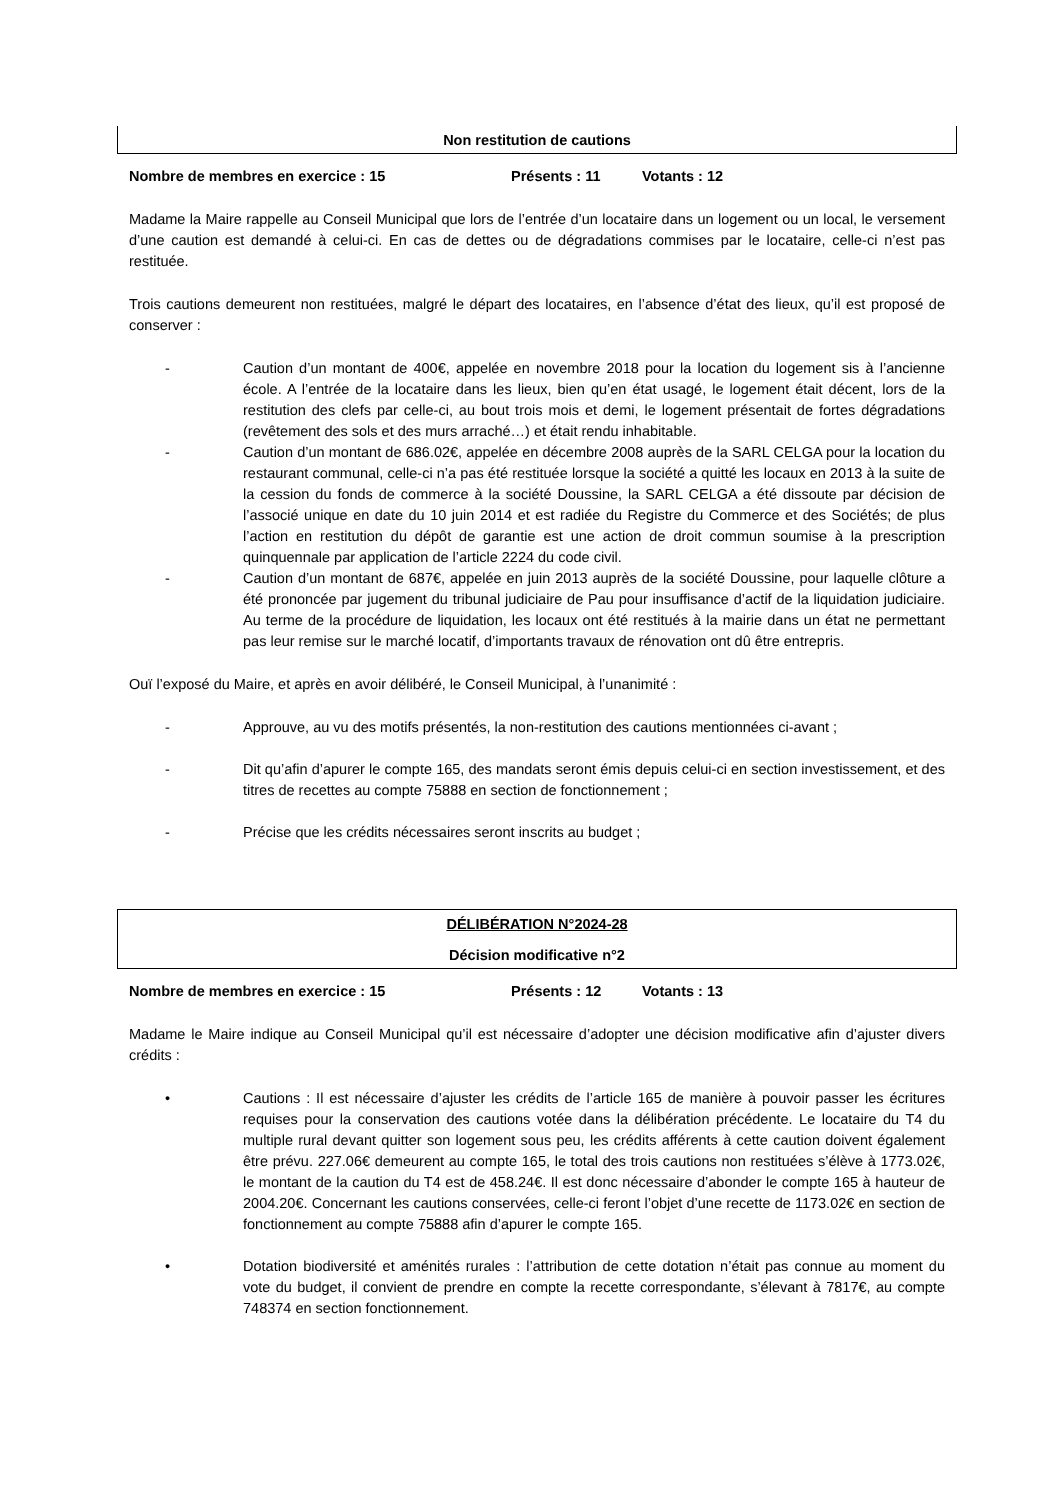Non restitution de cautions
Nombre de membres en exercice : 15 Présents : 11 Votants : 12
Madame la Maire rappelle au Conseil Municipal que lors de l’entrée d’un locataire dans un logement ou un local, le versement d’une caution est demandé à celui-ci. En cas de dettes ou de dégradations commises par le locataire, celle-ci n’est pas restituée.
Trois cautions demeurent non restituées, malgré le départ des locataires, en l’absence d’état des lieux, qu’il est proposé de conserver :
- Caution d’un montant de 400€, appelée en novembre 2018 pour la location du logement sis à l’ancienne école. A l’entrée de la locataire dans les lieux, bien qu’en état usagé, le logement était décent, lors de la restitution des clefs par celle-ci, au bout trois mois et demi, le logement présentait de fortes dégradations (revêtement des sols et des murs arraché…) et était rendu inhabitable.
- Caution d’un montant de 686.02€, appelée en décembre 2008 auprès de la SARL CELGA pour la location du restaurant communal, celle-ci n’a pas été restituée lorsque la société a quitté les locaux en 2013 à la suite de la cession du fonds de commerce à la société Doussine, la SARL CELGA a été dissoute par décision de l’associé unique en date du 10 juin 2014 et est radiée du Registre du Commerce et des Sociétés; de plus l’action en restitution du dépôt de garantie est une action de droit commun soumise à la prescription quinquennale par application de l’article 2224 du code civil.
- Caution d’un montant de 687€, appelée en juin 2013 auprès de la société Doussine, pour laquelle clôture a été prononcée par jugement du tribunal judiciaire de Pau pour insuffisance d’actif de la liquidation judiciaire. Au terme de la procédure de liquidation, les locaux ont été restitués à la mairie dans un état ne permettant pas leur remise sur le marché locatif, d’importants travaux de rénovation ont dû être entrepris.
Ouï l’exposé du Maire, et après en avoir délibéré, le Conseil Municipal, à l’unanimité :
- Approuve, au vu des motifs présentés, la non-restitution des cautions mentionnées ci-avant ;
- Dit qu’afin d’apurer le compte 165, des mandats seront émis depuis celui-ci en section investissement, et des titres de recettes au compte 75888 en section de fonctionnement ;
- Précise que les crédits nécessaires seront inscrits au budget ;
DÉLIBÉRATION N°2024-28
Décision modificative n°2
Nombre de membres en exercice : 15 Présents : 12 Votants : 13
Madame le Maire indique au Conseil Municipal qu’il est nécessaire d’adopter une décision modificative afin d’ajuster divers crédits :
• Cautions : Il est nécessaire d’ajuster les crédits de l’article 165 de manière à pouvoir passer les écritures requises pour la conservation des cautions votée dans la délibération précédente. Le locataire du T4 du multiple rural devant quitter son logement sous peu, les crédits afférents à cette caution doivent également être prévu. 227.06€ demeurent au compte 165, le total des trois cautions non restituées s’élève à 1773.02€, le montant de la caution du T4 est de 458.24€. Il est donc nécessaire d’abonder le compte 165 à hauteur de 2004.20€. Concernant les cautions conservées, celle-ci feront l’objet d’une recette de 1173.02€ en section de fonctionnement au compte 75888 afin d’apurer le compte 165.
• Dotation biodiversité et aménités rurales : l’attribution de cette dotation n’était pas connue au moment du vote du budget, il convient de prendre en compte la recette correspondante, s’élevant à 7817€, au compte 748374 en section fonctionnement.